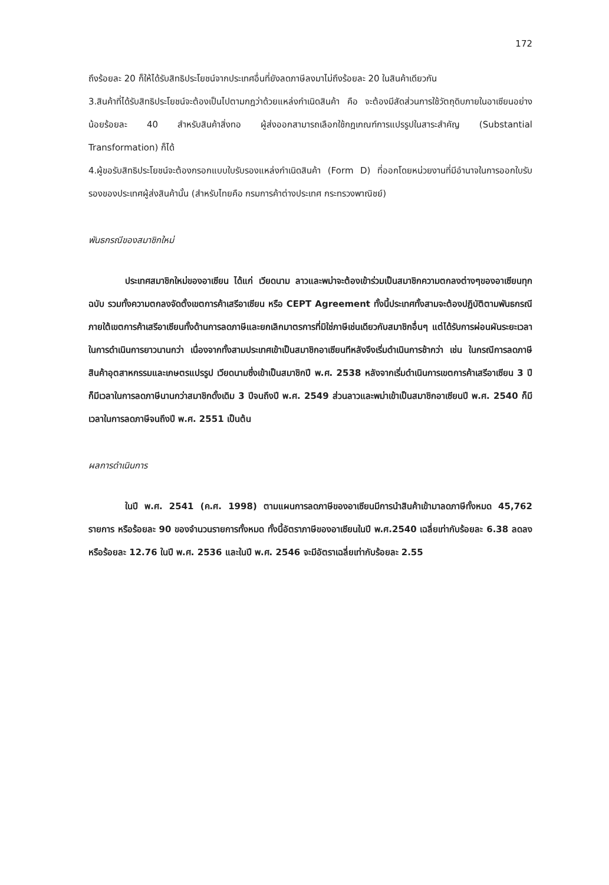172
ถึงร้อยละ 20 ก็ให้ได้รับสิทธิประโยชน์จากประเทศอื่นที่ยังลดภาษีลงมาไม่ถึงร้อยละ 20 ในสินค้าเดียวกัน
3.สินค้าที่ได้รับสิทธิประโยชน์จะต้องเป็นไปตามกฎว่าด้วยแหล่งกำเนิดสินค้า คือ จะต้องมีสัดส่วนการใช้วัตถุดิบภายในอาเซียนอย่างน้อยร้อยละ 40 สำหรับสินค้าสิ่งทอ ผู้ส่งออกสามารถเลือกใช้กฎเกณฑ์การแปรรูปในสาระสำคัญ (Substantial Transformation) ก็ได้
4.ผู้ขอรับสิทธิประโยชน์จะต้องกรอกแบบใบรับรองแหล่งกำเนิดสินค้า (Form D) ที่ออกโดยหน่วยงานที่มีอำนาจในการออกใบรับรองของประเทศผู้ส่งสินค้านั้น (สำหรับไทยคือ กรมการค้าต่างประเทศ กระทรวงพาณิชย์)
พันธกรณีของสมาชิกใหม่
ประเทศสมาชิกใหม่ของอาเซียน ได้แก่ เวียดนาม ลาวและพม่าจะต้องเข้าร่วมเป็นสมาชิกความตกลงต่างๆของอาเซียนทุกฉบับ รวมทั้งความตกลงจัดตั้งเขตการค้าเสรีอาเซียน หรือ CEPT Agreement ทั้งนี้ประเทศทั้งสามจะต้องปฏิบัติตามพันธกรณีภายใต้เขตการค้าเสรีอาเซียนทั้งด้านการลดภาษีและยกเลิกมาตรการที่มิใช่ภาษีเช่นเดียวกับสมาชิกอื่นๆ แต่ได้รับการผ่อนผันระยะเวลาในการดำเนินการยาวนานกว่า เนื่องจากทั้งสามประเทศเข้าเป็นสมาชิกอาเซียนทีหลังจึงเริ่มดำเนินการช้ากว่า เช่น ในกรณีการลดภาษีสินค้าอุตสาหกรรมและเกษตรแปรรูป เวียดนามซึ่งเข้าเป็นสมาชิกปี พ.ศ. 2538 หลังจากเริ่มดำเนินการเขตการค้าเสรีอาเซียน 3 ปีก็มีเวลาในการลดภาษีนานกว่าสมาชิกดั้งเดิม 3 ปีจนถึงปี พ.ศ. 2549 ส่วนลาวและพม่าเข้าเป็นสมาชิกอาเซียนปี พ.ศ. 2540 ก็มีเวลาในการลดภาษีจนถึงปี พ.ศ. 2551 เป็นต้น
ผลการดำเนินการ
ในปี พ.ศ. 2541 (ค.ศ. 1998) ตามแผนการลดภาษีของอาเซียนมีการนำสินค้าเข้ามาลดภาษีทั้งหมด 45,762 รายการ หรือร้อยละ 90 ของจำนวนรายการทั้งหมด ทั้งนี้อัตราภาษีของอาเซียนในปี พ.ศ.2540 เฉลี่ยเท่ากับร้อยละ 6.38 ลดลงหรือร้อยละ 12.76 ในปี พ.ศ. 2536 และในปี พ.ศ. 2546 จะมีอัตราเฉลี่ยเท่ากับร้อยละ 2.55